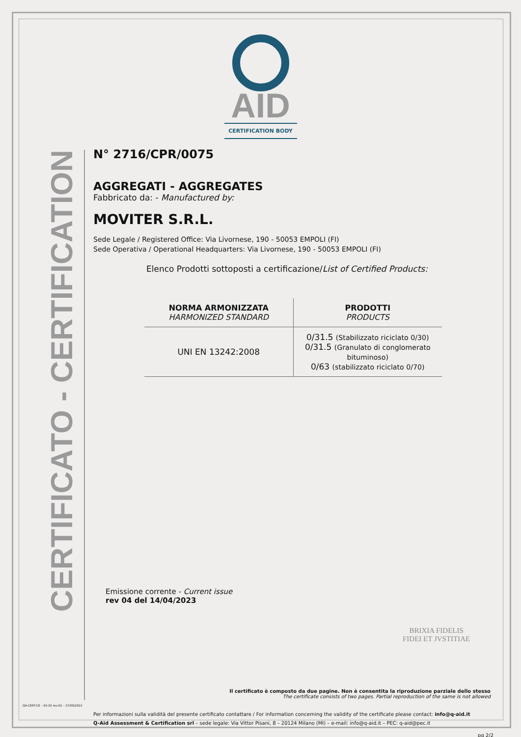CERTIFICATO - CERTIFICATION
AID
CERTIFICATION BODY
N° 2716/CPR/0075
AGGREGATI - AGGREGATES
Fabbricato da: - Manufactured by:
MOVITER S.R.L.
Sede Legale / Registered Office: Via Livornese, 190 - 50053 EMPOLI (FI)
Sede Operativa / Operational Headquarters: Via Livornese, 190 - 50053 EMPOLI (FI)
Elenco Prodotti sottoposti a certificazione/List of Certified Products:
| NORMA ARMONIZZATA HARMONIZED STANDARD | PRODOTTI PRODUCTS |
| --- | --- |
| UNI EN 13242:2008 | 0/31.5 (Stabilizzato riciclato 0/30) 0/31.5 (Granulato di conglomerato bituminoso) 0/63 (stabilizzato riciclato 0/70) |
Emissione corrente - Current issue
rev 04 del 14/04/2023
BRIXIA FIDELIS
FIDEI ET JVSTITIAE
Il certificato è composto da due pagine. Non è consentita la riproduzione parziale dello stesso
The certificate consists of two pages. Partial reproduction of the same is not allowed
Per informazioni sulla validità del presente certificato contattare / For information concerning the validity of the certificate please contact: info@q-aid.it
Q-Aid Assessment & Certification srl – sede legale: Via Vittor Pisani, 8 – 20124 Milano (MI) – e-mail: info@q-aid.it – PEC: q-aid@pec.it
QA-CERT-CE – Ed 02 rev.02 – 27/09/2022
pg 2/2